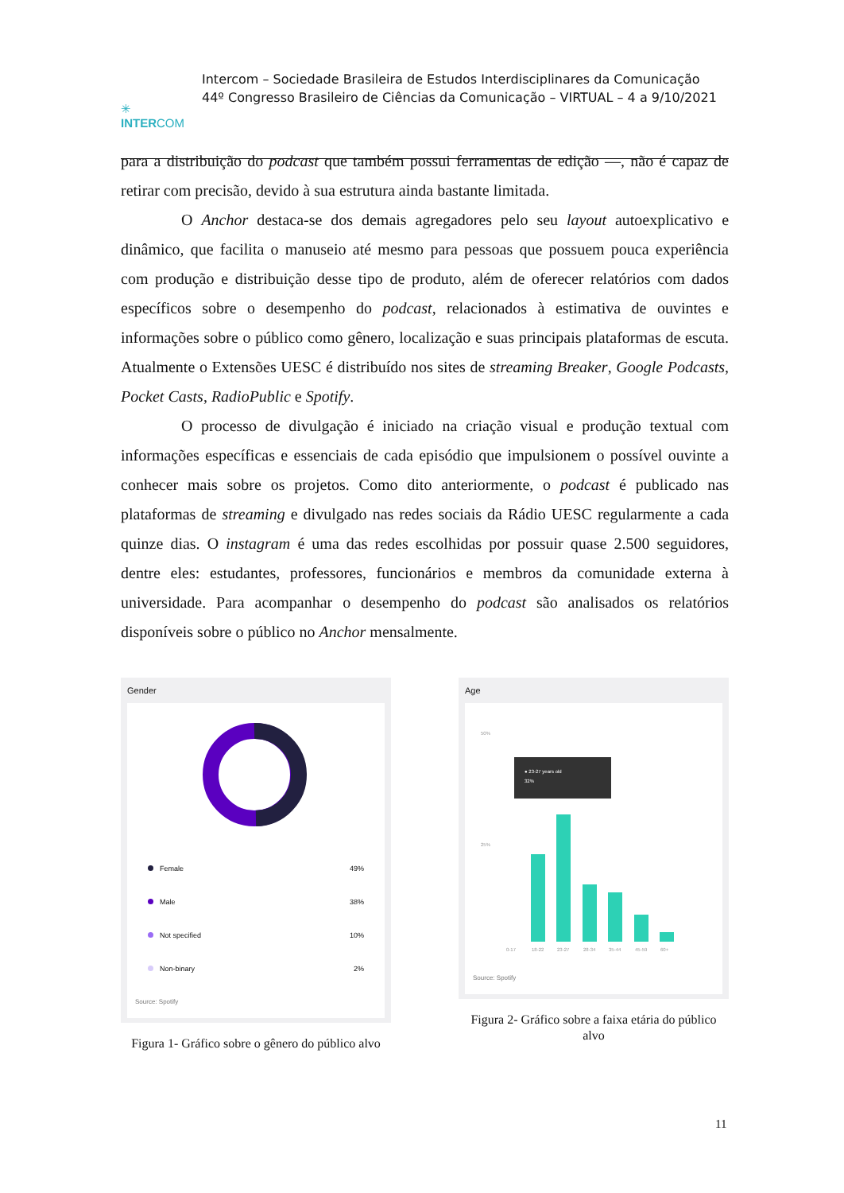✳
INTERCOM
Intercom – Sociedade Brasileira de Estudos Interdisciplinares da Comunicação
44º Congresso Brasileiro de Ciências da Comunicação – VIRTUAL – 4 a 9/10/2021
para a distribuição do podcast que também possui ferramentas de edição —, não é capaz de retirar com precisão, devido à sua estrutura ainda bastante limitada.
O Anchor destaca-se dos demais agregadores pelo seu layout autoexplicativo e dinâmico, que facilita o manuseio até mesmo para pessoas que possuem pouca experiência com produção e distribuição desse tipo de produto, além de oferecer relatórios com dados específicos sobre o desempenho do podcast, relacionados à estimativa de ouvintes e informações sobre o público como gênero, localização e suas principais plataformas de escuta. Atualmente o Extensões UESC é distribuído nos sites de streaming Breaker, Google Podcasts, Pocket Casts, RadioPublic e Spotify.
O processo de divulgação é iniciado na criação visual e produção textual com informações específicas e essenciais de cada episódio que impulsionem o possível ouvinte a conhecer mais sobre os projetos. Como dito anteriormente, o podcast é publicado nas plataformas de streaming e divulgado nas redes sociais da Rádio UESC regularmente a cada quinze dias. O instagram é uma das redes escolhidas por possuir quase 2.500 seguidores, dentre eles: estudantes, professores, funcionários e membros da comunidade externa à universidade. Para acompanhar o desempenho do podcast são analisados os relatórios disponíveis sobre o público no Anchor mensalmente.
Gender
Female 49%
Male 38%
Not specified 10%
Non-binary 2%
Source: Spotify
Figura 1- Gráfico sobre o gênero do público alvo
Age
50%
25%
● 23-27 years old
32%
0-17
18-22
23-27
28-34
35-44
45-59
60+
Source: Spotify
Figura 2- Gráfico sobre a faixa etária do público alvo
11